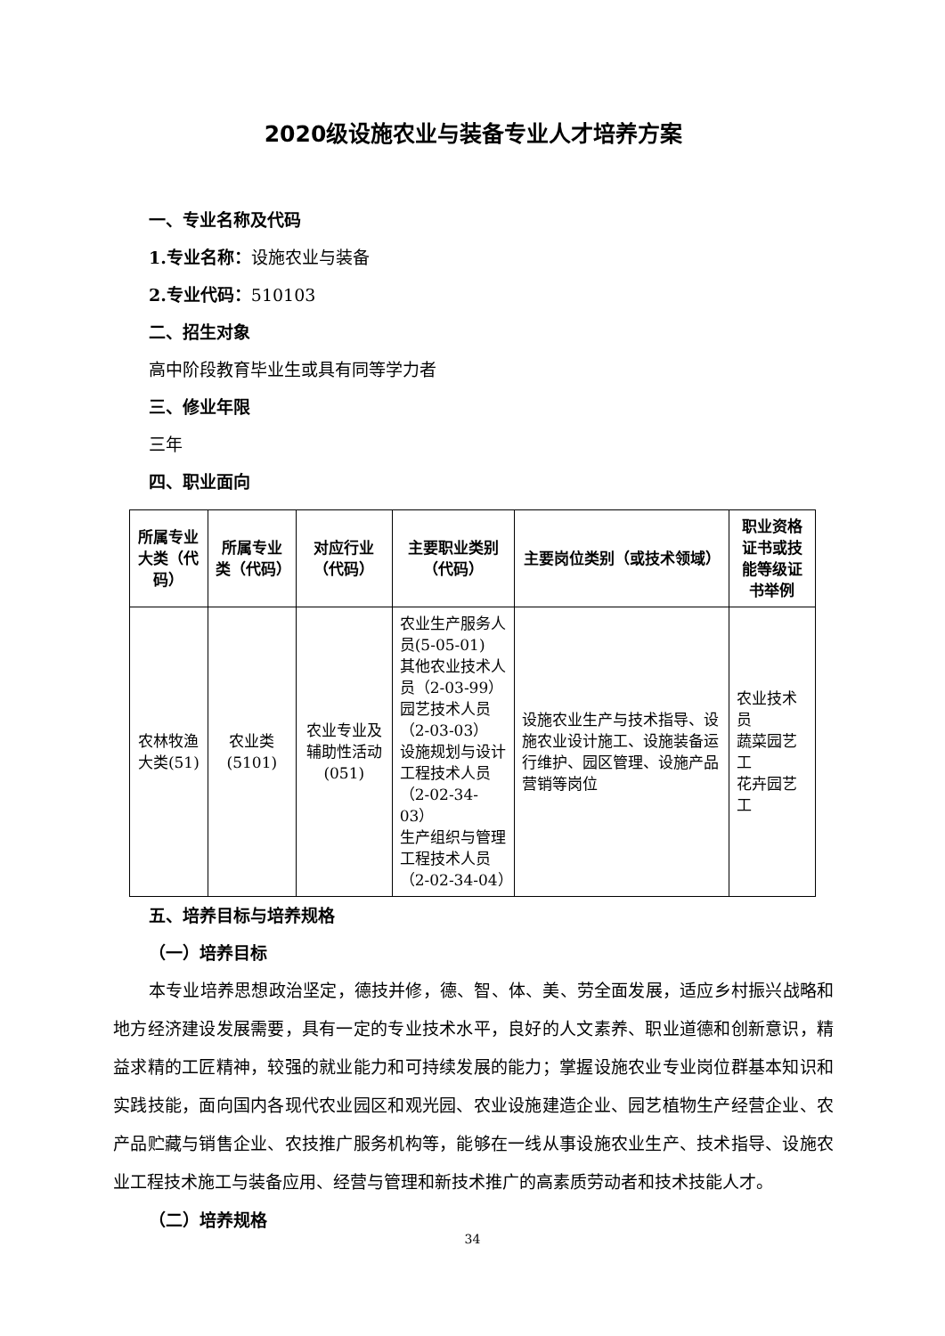2020级设施农业与装备专业人才培养方案
一、专业名称及代码
1.专业名称：设施农业与装备
2.专业代码：510103
二、招生对象
高中阶段教育毕业生或具有同等学力者
三、修业年限
三年
四、职业面向
| 所属专业大类（代码） | 所属专业类（代码） | 对应行业（代码） | 主要职业类别（代码） | 主要岗位类别（或技术领域） | 职业资格证书或技能等级证书举例 |
| --- | --- | --- | --- | --- | --- |
| 农林牧渔大类(51) | 农业类(5101) | 农业专业及辅助性活动(051) | 农业生产服务人员(5-05-01) 其他农业技术人员（2-03-99） 园艺技术人员（2-03-03） 设施规划与设计工程技术人员（2-02-34-03） 生产组织与管理工程技术人员（2-02-34-04） | 设施农业生产与技术指导、设施农业设计施工、设施装备运行维护、园区管理、设施产品营销等岗位 | 农业技术员 蔬菜园艺工 花卉园艺工 |
五、培养目标与培养规格
（一）培养目标
本专业培养思想政治坚定，德技并修，德、智、体、美、劳全面发展，适应乡村振兴战略和地方经济建设发展需要，具有一定的专业技术水平，良好的人文素养、职业道德和创新意识，精益求精的工匠精神，较强的就业能力和可持续发展的能力；掌握设施农业专业岗位群基本知识和实践技能，面向国内各现代农业园区和观光园、农业设施建造企业、园艺植物生产经营企业、农产品贮藏与销售企业、农技推广服务机构等，能够在一线从事设施农业生产、技术指导、设施农业工程技术施工与装备应用、经营与管理和新技术推广的高素质劳动者和技术技能人才。
（二）培养规格
34